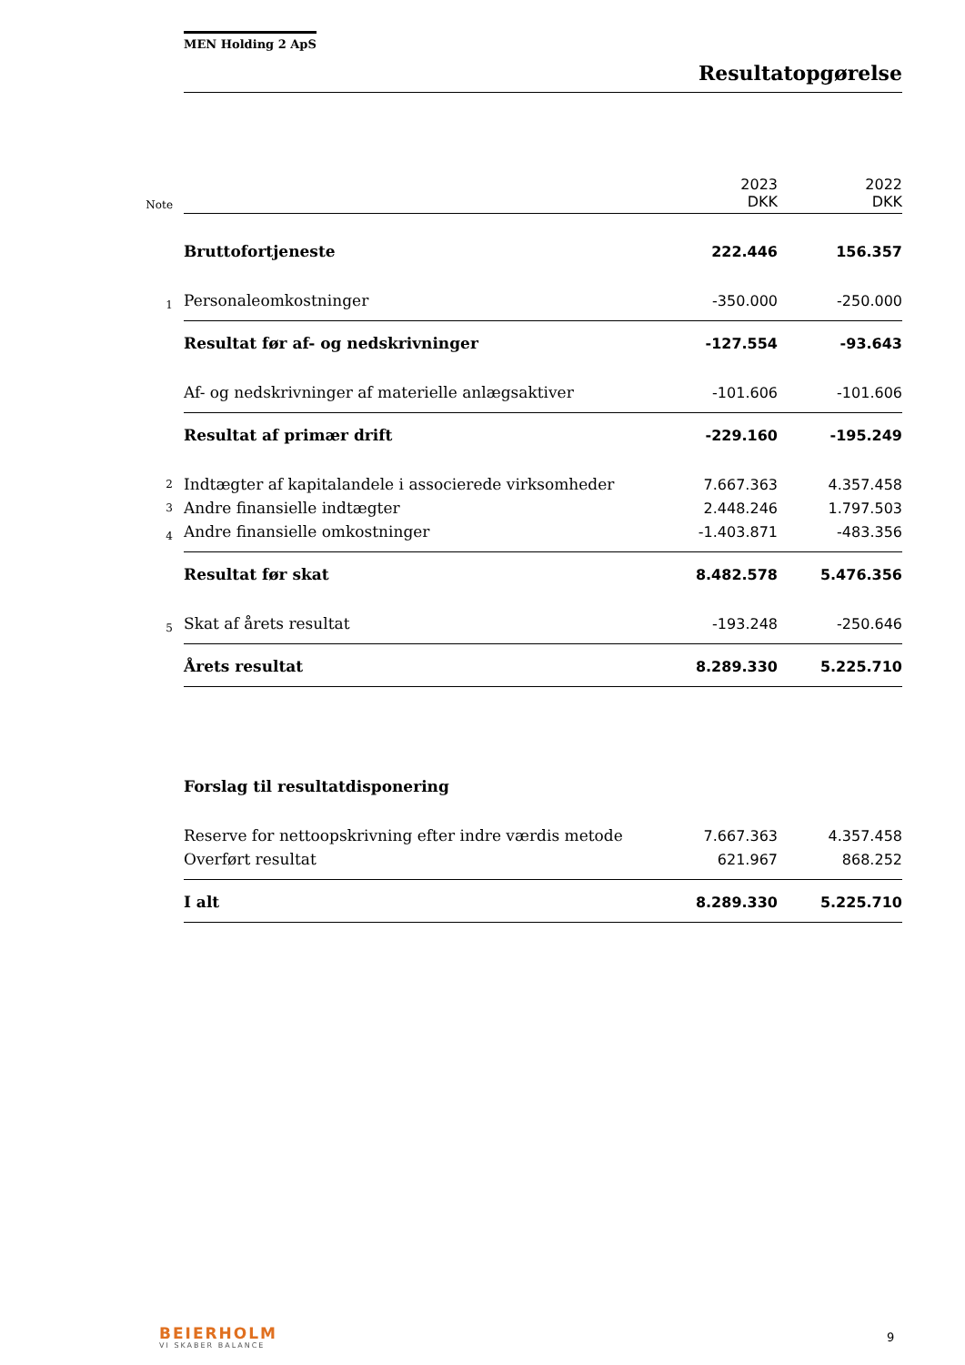MEN Holding 2 ApS
Resultatopgørelse
| Note | | 2023 DKK | 2022 DKK |
| | Bruttofortjeneste | 222.446 | 156.357 |
| 1 | Personaleomkostninger | -350.000 | -250.000 |
| | Resultat før af- og nedskrivninger | -127.554 | -93.643 |
| | Af- og nedskrivninger af materielle anlægsaktiver | -101.606 | -101.606 |
| | Resultat af primær drift | -229.160 | -195.249 |
| 2 | Indtægter af kapitalandele i associerede virksomheder | 7.667.363 | 4.357.458 |
| 3 | Andre finansielle indtægter | 2.448.246 | 1.797.503 |
| 4 | Andre finansielle omkostninger | -1.403.871 | -483.356 |
| | Resultat før skat | 8.482.578 | 5.476.356 |
| 5 | Skat af årets resultat | -193.248 | -250.646 |
| | Årets resultat | 8.289.330 | 5.225.710 |
| | Forslag til resultatdisponering | | |
| | Reserve for nettoopskrivning efter indre værdis metode | 7.667.363 | 4.357.458 |
| | Overført resultat | 621.967 | 868.252 |
| | I alt | 8.289.330 | 5.225.710 |
BEIERHOLM
VI SKABER BALANCE
9